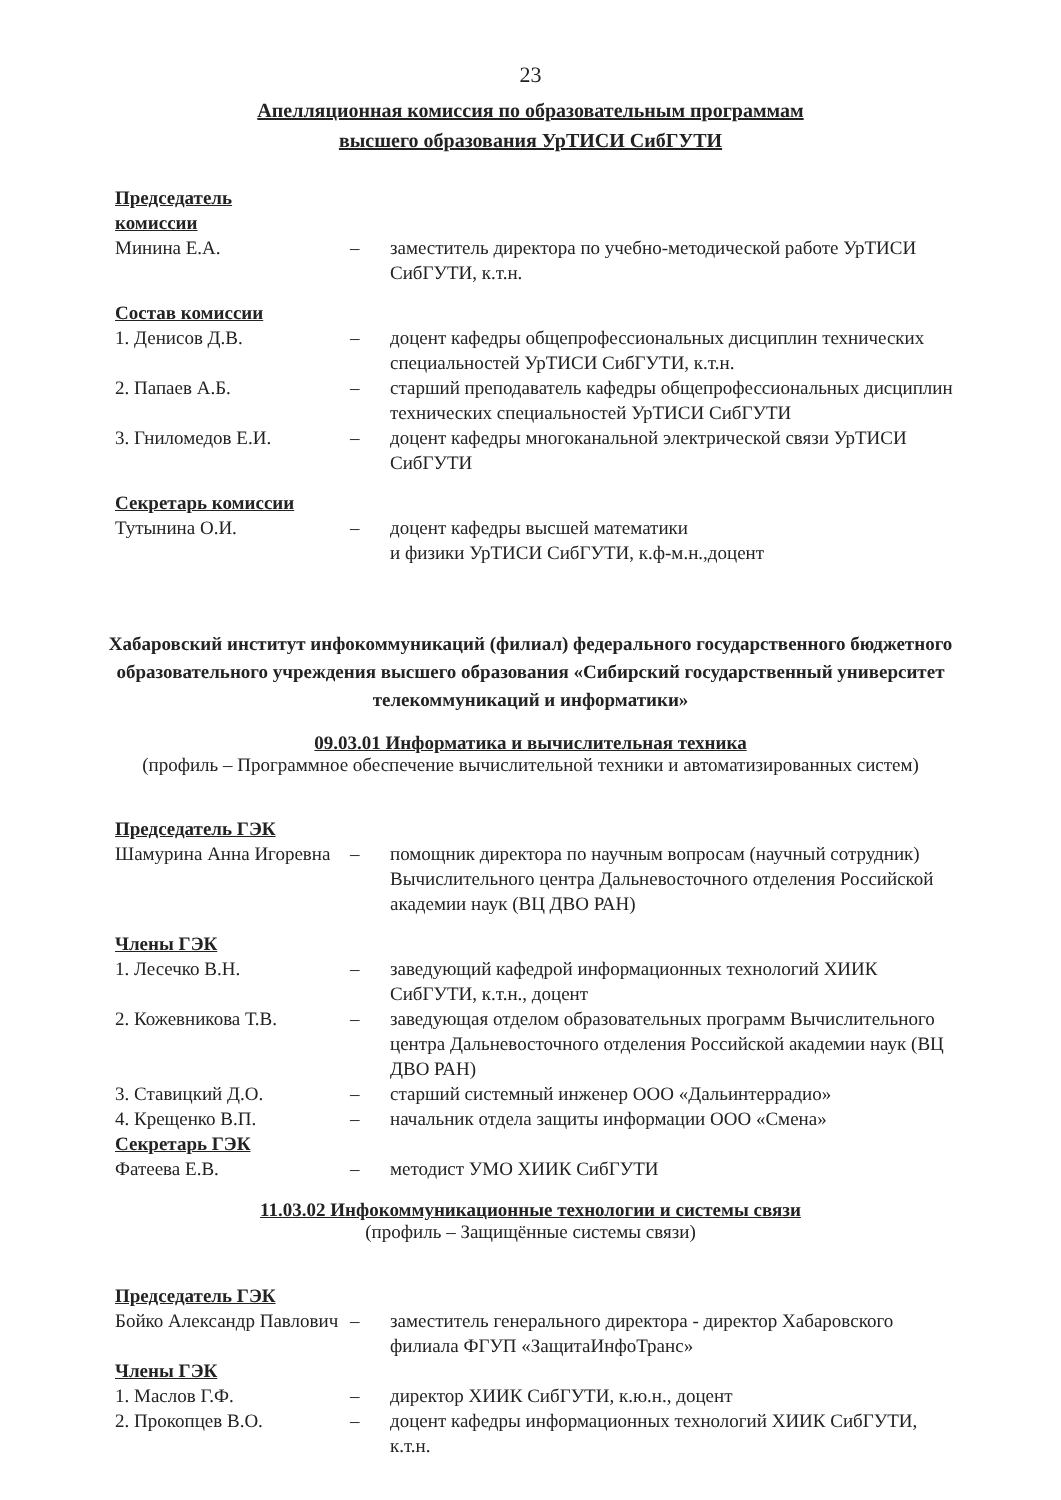23
Апелляционная комиссия по образовательным программам
высшего образования УрТИСИ СибГУТИ
Председатель
комиссии
Минина Е.А. – заместитель директора по учебно-методической работе УрТИСИ СибГУТИ, к.т.н.
Состав комиссии
1. Денисов Д.В. – доцент кафедры общепрофессиональных дисциплин технических специальностей УрТИСИ СибГУТИ, к.т.н.
2. Папаев А.Б. – старший преподаватель кафедры общепрофессиональных дисциплин технических специальностей УрТИСИ СибГУТИ
3. Гниломедов Е.И. – доцент кафедры многоканальной электрической связи УрТИСИ СибГУТИ
Секретарь комиссии
Тутынина О.И. – доцент кафедры высшей математики
и физики УрТИСИ СибГУТИ, к.ф-м.н.,доцент
Хабаровский институт инфокоммуникаций (филиал) федерального государственного бюджетного образовательного учреждения высшего образования «Сибирский государственный университет телекоммуникаций и информатики»
09.03.01 Информатика и вычислительная техника
(профиль – Программное обеспечение вычислительной техники и автоматизированных систем)
Председатель ГЭК
Шамурина Анна Игоревна
– помощник директора по научным вопросам (научный сотрудник) Вычислительного центра Дальневосточного отделения Российской академии наук (ВЦ ДВО РАН)
Члены ГЭК
1. Лесечко В.Н. – заведующий кафедрой информационных технологий ХИИК СибГУТИ, к.т.н., доцент
2. Кожевникова Т.В. – заведующая отделом образовательных программ Вычислительного центра Дальневосточного отделения Российской академии наук (ВЦ ДВО РАН)
3. Ставицкий Д.О. – старший системный инженер ООО «Дальинтеррадио»
4. Крещенко В.П. – начальник отдела защиты информации ООО «Смена»
Секретарь ГЭК
Фатеева Е.В. – методист УМО ХИИК СибГУТИ
11.03.02 Инфокоммуникационные технологии и системы связи
(профиль – Защищённые системы связи)
Председатель ГЭК
Бойко Александр Павлович
– заместитель генерального директора - директор Хабаровского филиала ФГУП «ЗащитаИнфоТранс»
Члены ГЭК
1. Маслов Г.Ф. – директор ХИИК СибГУТИ, к.ю.н., доцент
2. Прокопцев В.О. – доцент кафедры информационных технологий ХИИК СибГУТИ, к.т.н.